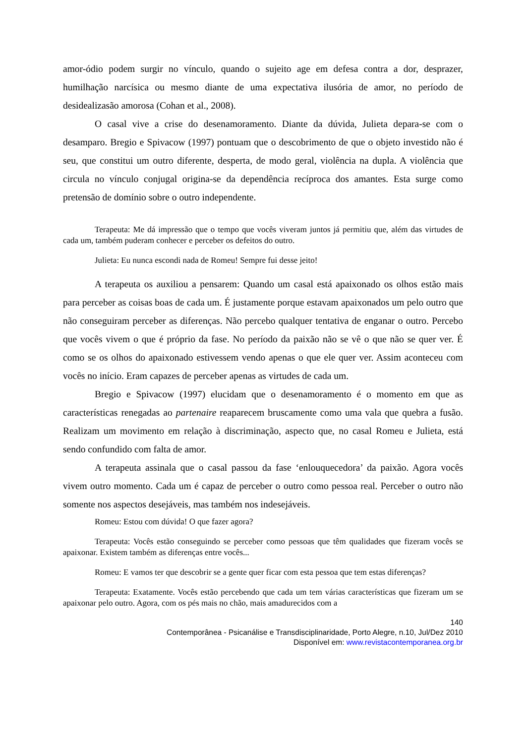amor-ódio podem surgir no vínculo, quando o sujeito age em defesa contra a dor, desprazer, humilhação narcísica ou mesmo diante de uma expectativa ilusória de amor, no período de desidealizasão amorosa (Cohan et al., 2008).
O casal vive a crise do desenamoramento. Diante da dúvida, Julieta depara-se com o desamparo. Bregio e Spivacow (1997) pontuam que o descobrimento de que o objeto investido não é seu, que constitui um outro diferente, desperta, de modo geral, violência na dupla. A violência que circula no vínculo conjugal origina-se da dependência recíproca dos amantes. Esta surge como pretensão de domínio sobre o outro independente.
Terapeuta: Me dá impressão que o tempo que vocês viveram juntos já permitiu que, além das virtudes de cada um, também puderam conhecer e perceber os defeitos do outro.
Julieta: Eu nunca escondi nada de Romeu! Sempre fui desse jeito!
A terapeuta os auxiliou a pensarem: Quando um casal está apaixonado os olhos estão mais para perceber as coisas boas de cada um. É justamente porque estavam apaixonados um pelo outro que não conseguiram perceber as diferenças. Não percebo qualquer tentativa de enganar o outro. Percebo que vocês vivem o que é próprio da fase. No período da paixão não se vê o que não se quer ver. É como se os olhos do apaixonado estivessem vendo apenas o que ele quer ver. Assim aconteceu com vocês no início. Eram capazes de perceber apenas as virtudes de cada um.
Bregio e Spivacow (1997) elucidam que o desenamoramento é o momento em que as características renegadas ao partenaire reaparecem bruscamente como uma vala que quebra a fusão. Realizam um movimento em relação à discriminação, aspecto que, no casal Romeu e Julieta, está sendo confundido com falta de amor.
A terapeuta assinala que o casal passou da fase ‘enlouquecedora’ da paixão. Agora vocês vivem outro momento. Cada um é capaz de perceber o outro como pessoa real. Perceber o outro não somente nos aspectos desejáveis, mas também nos indesejáveis.
Romeu: Estou com dúvida! O que fazer agora?
Terapeuta: Vocês estão conseguindo se perceber como pessoas que têm qualidades que fizeram vocês se apaixonar. Existem também as diferenças entre vocês...
Romeu: E vamos ter que descobrir se a gente quer ficar com esta pessoa que tem estas diferenças?
Terapeuta: Exatamente. Vocês estão percebendo que cada um tem várias características que fizeram um se apaixonar pelo outro. Agora, com os pés mais no chão, mais amadurecidos com a
140
Contemporânea - Psicanálise e Transdisciplinaridade, Porto Alegre, n.10, Jul/Dez 2010
Disponível em: www.revistacontemporanea.org.br